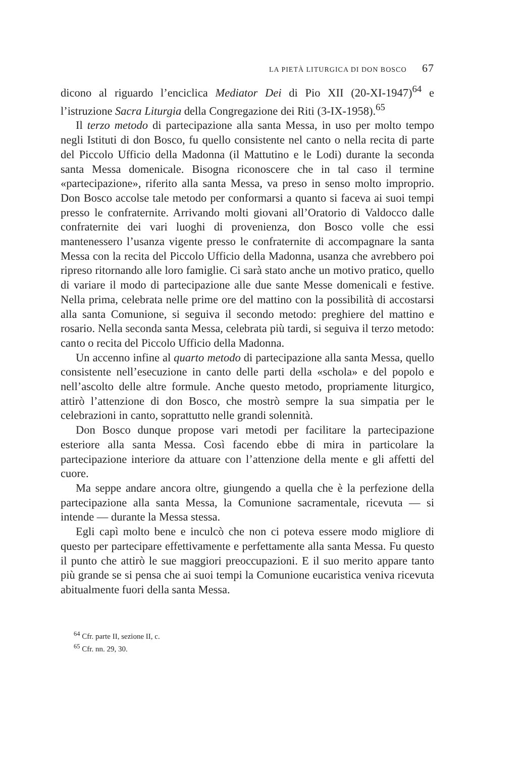LA PIETÀ LITURGICA DI DON BOSCO 67
dicono al riguardo l’enciclica Mediator Dei di Pio XII (20-XI-1947)<sup>64</sup> e l’istruzione Sacra Liturgia della Congregazione dei Riti (3-IX-1958).<sup>65</sup>
Il terzo metodo di partecipazione alla santa Messa, in uso per molto tempo negli Istituti di don Bosco, fu quello consistente nel canto o nella recita di parte del Piccolo Ufficio della Madonna (il Mattutino e le Lodi) durante la seconda santa Messa domenicale. Bisogna riconoscere che in tal caso il termine «partecipazione», riferito alla santa Messa, va preso in senso molto improprio. Don Bosco accolse tale metodo per conformarsi a quanto si faceva ai suoi tempi presso le confraternite. Arrivando molti giovani all’Oratorio di Valdocco dalle confraternite dei vari luoghi di provenienza, don Bosco volle che essi mantenessero l’usanza vigente presso le confraternite di accompagnare la santa Messa con la recita del Piccolo Ufficio della Madonna, usanza che avrebbero poi ripreso ritornando alle loro famiglie. Ci sarà stato anche un motivo pratico, quello di variare il modo di partecipazione alle due sante Messe domenicali e festive. Nella prima, celebrata nelle prime ore del mattino con la possibilità di accostarsi alla santa Comunione, si seguiva il secondo metodo: preghiere del mattino e rosario. Nella seconda santa Messa, celebrata più tardi, si seguiva il terzo metodo: canto o recita del Piccolo Ufficio della Madonna.
Un accenno infine al quarto metodo di partecipazione alla santa Messa, quello consistente nell’esecuzione in canto delle parti della «schola» e del popolo e nell’ascolto delle altre formule. Anche questo metodo, propriamente liturgico, attirò l’attenzione di don Bosco, che mostrò sempre la sua simpatia per le celebrazioni in canto, soprattutto nelle grandi solennità.
Don Bosco dunque propose vari metodi per facilitare la partecipazione esteriore alla santa Messa. Così facendo ebbe di mira in particolare la partecipazione interiore da attuare con l’attenzione della mente e gli affetti del cuore.
Ma seppe andare ancora oltre, giungendo a quella che è la perfezione della partecipazione alla santa Messa, la Comunione sacramentale, ricevuta — si intende — durante la Messa stessa.
Egli capì molto bene e inculcò che non ci poteva essere modo migliore di questo per partecipare effettivamente e perfettamente alla santa Messa. Fu questo il punto che attirò le sue maggiori preoccupazioni. E il suo merito appare tanto più grande se si pensa che ai suoi tempi la Comunione eucaristica veniva ricevuta abitualmente fuori della santa Messa.
<sup>64</sup> Cfr. parte II, sezione II, c.
<sup>65</sup> Cfr. nn. 29, 30.